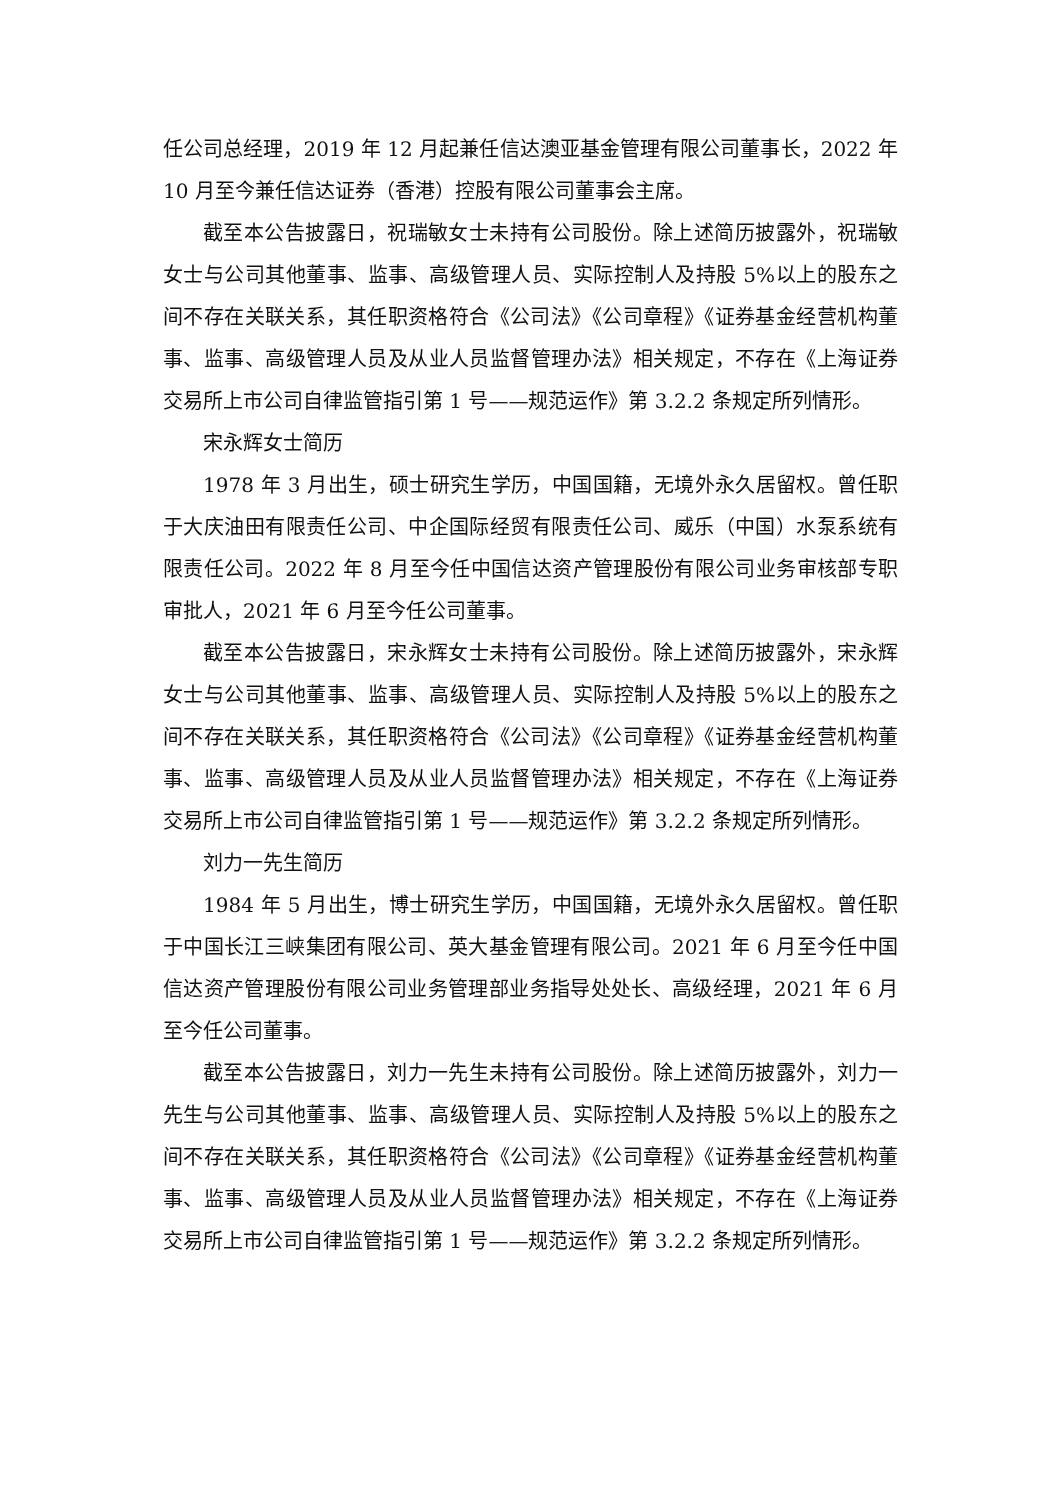任公司总经理，2019 年 12 月起兼任信达澳亚基金管理有限公司董事长，2022 年 10 月至今兼任信达证券（香港）控股有限公司董事会主席。
截至本公告披露日，祝瑞敏女士未持有公司股份。除上述简历披露外，祝瑞敏女士与公司其他董事、监事、高级管理人员、实际控制人及持股 5%以上的股东之间不存在关联关系，其任职资格符合《公司法》《公司章程》《证券基金经营机构董事、监事、高级管理人员及从业人员监督管理办法》相关规定，不存在《上海证券交易所上市公司自律监管指引第 1 号——规范运作》第 3.2.2 条规定所列情形。
宋永辉女士简历
1978 年 3 月出生，硕士研究生学历，中国国籍，无境外永久居留权。曾任职于大庆油田有限责任公司、中企国际经贸有限责任公司、威乐（中国）水泵系统有限责任公司。2022 年 8 月至今任中国信达资产管理股份有限公司业务审核部专职审批人，2021 年 6 月至今任公司董事。
截至本公告披露日，宋永辉女士未持有公司股份。除上述简历披露外，宋永辉女士与公司其他董事、监事、高级管理人员、实际控制人及持股 5%以上的股东之间不存在关联关系，其任职资格符合《公司法》《公司章程》《证券基金经营机构董事、监事、高级管理人员及从业人员监督管理办法》相关规定，不存在《上海证券交易所上市公司自律监管指引第 1 号——规范运作》第 3.2.2 条规定所列情形。
刘力一先生简历
1984 年 5 月出生，博士研究生学历，中国国籍，无境外永久居留权。曾任职于中国长江三峡集团有限公司、英大基金管理有限公司。2021 年 6 月至今任中国信达资产管理股份有限公司业务管理部业务指导处处长、高级经理，2021 年 6 月至今任公司董事。
截至本公告披露日，刘力一先生未持有公司股份。除上述简历披露外，刘力一先生与公司其他董事、监事、高级管理人员、实际控制人及持股 5%以上的股东之间不存在关联关系，其任职资格符合《公司法》《公司章程》《证券基金经营机构董事、监事、高级管理人员及从业人员监督管理办法》相关规定，不存在《上海证券交易所上市公司自律监管指引第 1 号——规范运作》第 3.2.2 条规定所列情形。